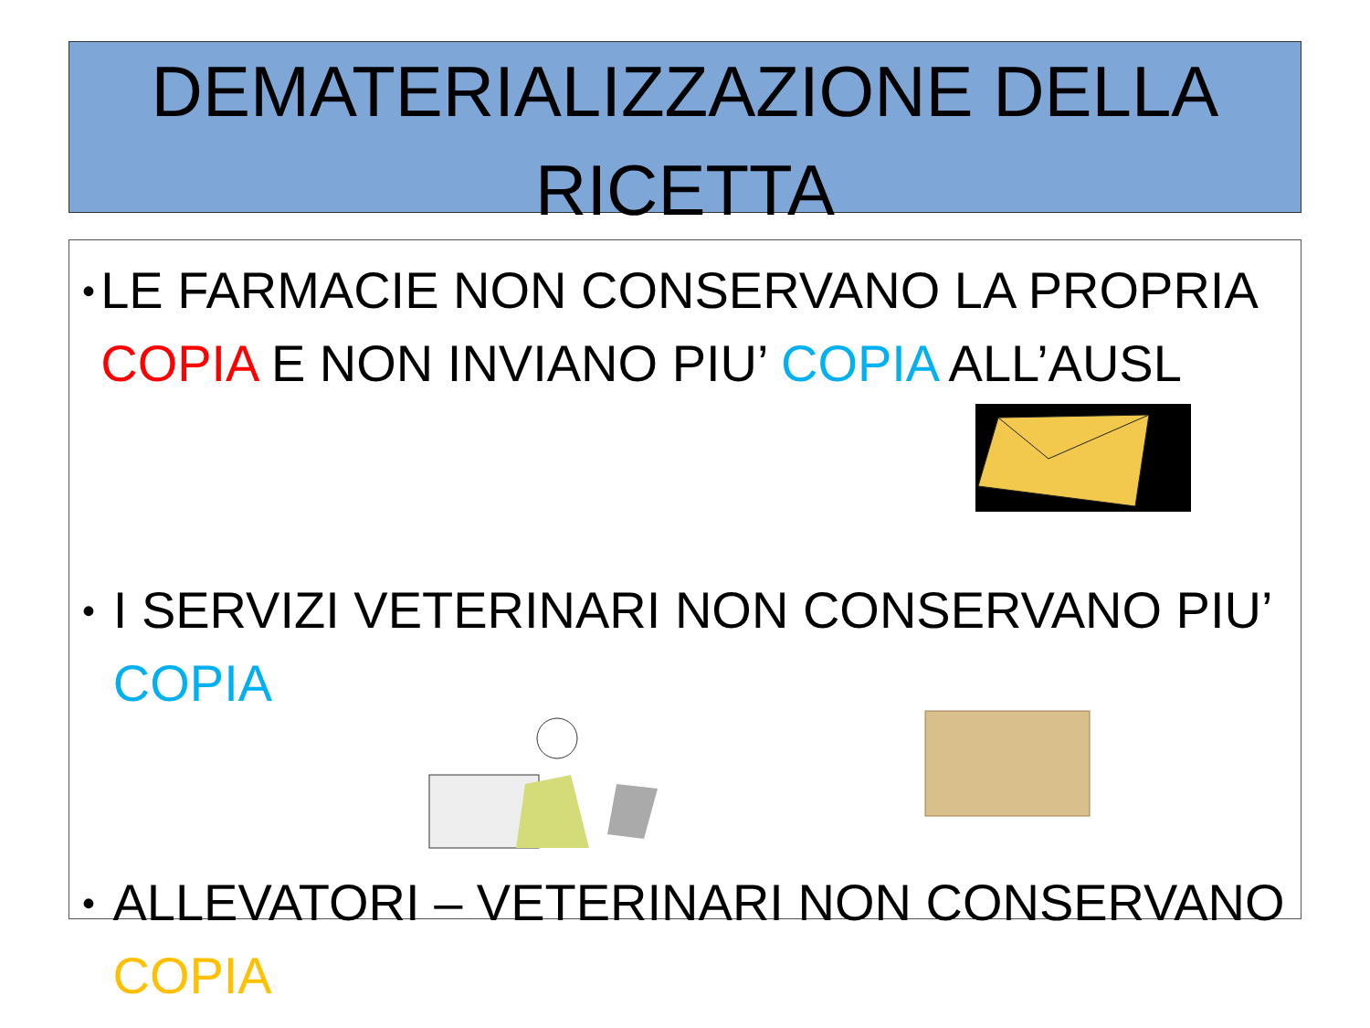DEMATERIALIZZAZIONE DELLA RICETTA
• LE FARMACIE NON CONSERVANO LA PROPRIA COPIA E NON INVIANO PIU’ COPIA ALL’AUSL
• I SERVIZI VETERINARI NON CONSERVANO PIU’ COPIA
• ALLEVATORI – VETERINARI NON CONSERVANO COPIA